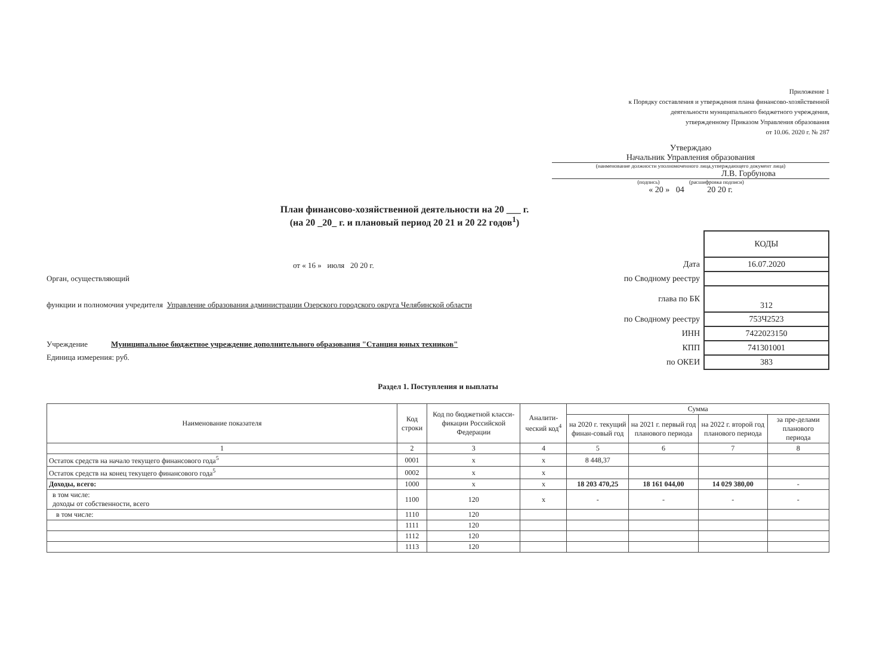Приложение 1
к Порядку составления и утверждения плана финансово-хозяйственной
деятельности муниципального бюджетного учреждения,
утвержденному Приказом Управления образования
от 10.06. 2020 г. № 287
Утверждаю
Начальник Управления образования
(наименование должности уполномоченного лица,утверждающего документ лица)
Л.В. Горбунова
(подпись) (расшифровка подписи)
« 20 » 04 20 20 г.
План финансово-хозяйственной деятельности на 20 ___ г.
(на 20 _20_ г. и плановый период 20 21 и 20 22 годов<sup>1</sup>)
от « 16 » июля 20 20 г.
Орган, осуществляющий
функции и полномочия учредителя Управление образования администрации Озерского городского округа Челябинской области
Учреждение Муниципальное бюджетное учреждение дополнительного образования "Станция юных техников"
Единица измерения: руб.
| | КОДЫ |
| Дата | 16.07.2020 |
| по Сводному реестру | |
| глава по БК | 312 |
| по Сводному реестру | 753Ч2523 |
| ИНН | 7422023150 |
| КПП | 741301001 |
| по ОКЕИ | 383 |
Раздел 1. Поступления и выплаты
| Наименование показателя | Код строки | Код по бюджетной класси-фикации Российской Федерации | Аналити-ческий код<sup>4</sup> | Сумма | | | |
| --- | --- | --- | --- | --- | --- | --- | --- |
| | | | | на 2020 г. текущий финан-совый год | на 2021 г. первый год планового периода | на 2022 г. второй год планового периода | за пре-делами планового периода |
| 1 | 2 | 3 | 4 | 5 | 6 | 7 | 8 |
| Остаток средств на начало текущего финансового года<sup>5</sup> | 0001 | х | х | 8 448,37 | | | |
| Остаток средств на конец текущего финансового года<sup>5</sup> | 0002 | х | х | | | | |
| Доходы, всего: | 1000 | х | х | 18 203 470,25 | 18 161 044,00 | 14 029 380,00 | - |
| в том числе: доходы от собственности, всего | 1100 | 120 | х | - | - | - | - |
| в том числе: | 1110 | 120 | | | | | |
| | 1111 | 120 | | | | | |
| | 1112 | 120 | | | | | |
| | 1113 | 120 | | | | | |